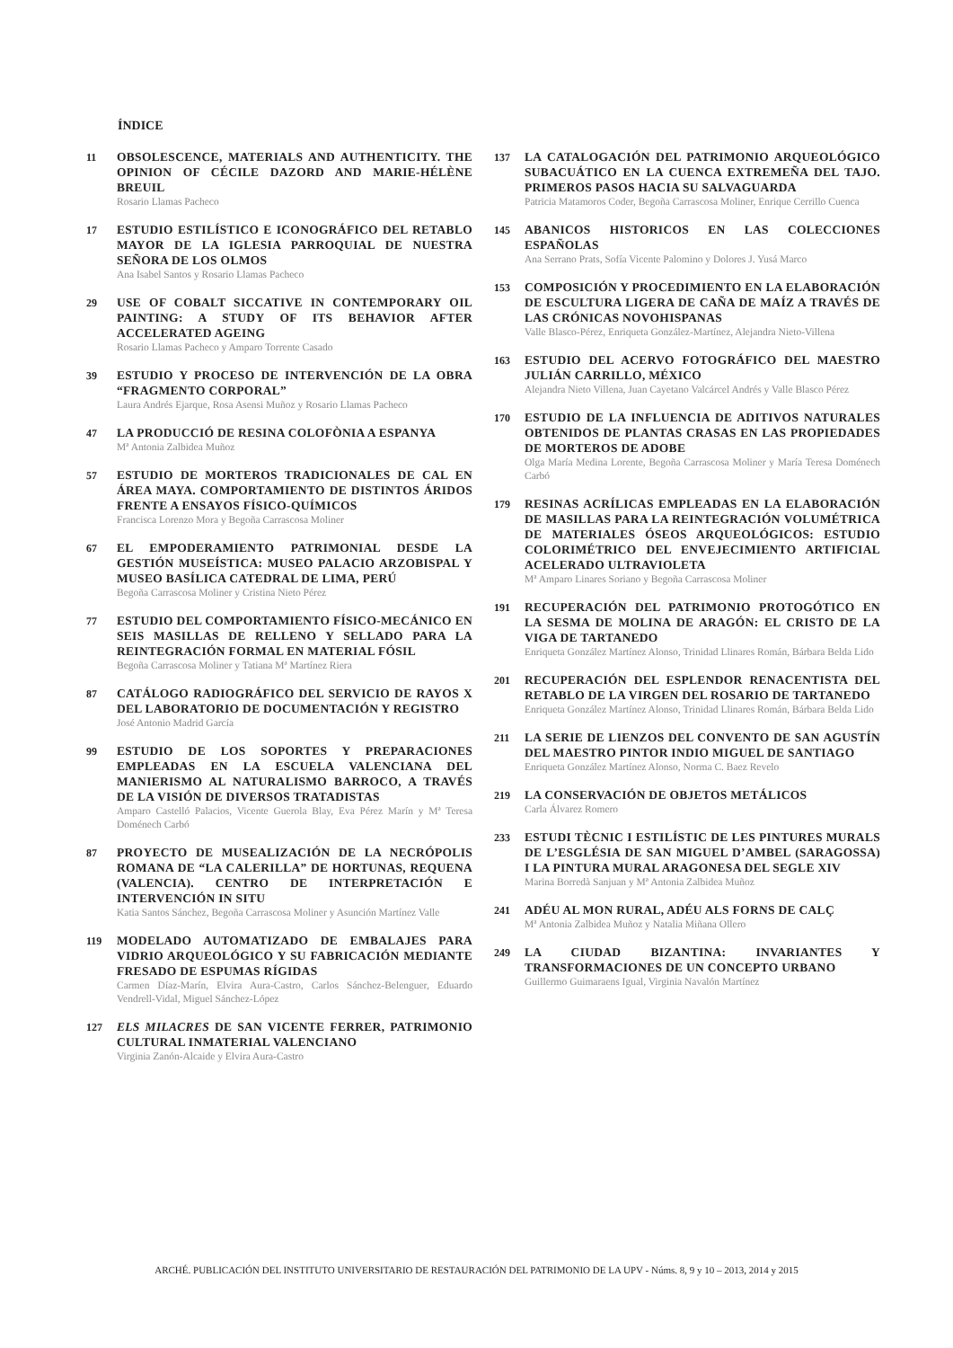ÍNDICE
11
OBSOLESCENCE, MATERIALS AND AUTHENTICITY. THE OPINION OF CÉCILE DAZORD AND MARIE-HÉLÈNE BREUIL
Rosario Llamas Pacheco
17
ESTUDIO ESTILÍSTICO E ICONOGRÁFICO DEL RETABLO MAYOR DE LA IGLESIA PARROQUIAL DE NUESTRA SEÑORA DE LOS OLMOS
Ana Isabel Santos y Rosario Llamas Pacheco
29
USE OF COBALT SICCATIVE IN CONTEMPORARY OIL PAINTING: A STUDY OF ITS BEHAVIOR AFTER ACCELERATED AGEING
Rosario Llamas Pacheco y Amparo Torrente Casado
39
ESTUDIO Y PROCESO DE INTERVENCIÓN DE LA OBRA “FRAGMENTO CORPORAL”
Laura Andrés Ejarque, Rosa Asensi Muñoz y Rosario Llamas Pacheco
47
LA PRODUCCIÓ DE RESINA COLOFÒNIA A ESPANYA
Mª Antonia Zalbidea Muñoz
57
ESTUDIO DE MORTEROS TRADICIONALES DE CAL EN ÁREA MAYA. COMPORTAMIENTO DE DISTINTOS ÁRIDOS FRENTE A ENSAYOS FÍSICO-QUÍMICOS
Francisca Lorenzo Mora y Begoña Carrascosa Moliner
67
EL EMPODERAMIENTO PATRIMONIAL DESDE LA GESTIÓN MUSEÍSTICA: MUSEO PALACIO ARZOBISPAL Y MUSEO BASÍLICA CATEDRAL DE LIMA, PERÚ
Begoña Carrascosa Moliner y Cristina Nieto Pérez
77
ESTUDIO DEL COMPORTAMIENTO FÍSICO-MECÁNICO EN SEIS MASILLAS DE RELLENO Y SELLADO PARA LA REINTEGRACIÓN FORMAL EN MATERIAL FÓSIL
Begoña Carrascosa Moliner y Tatiana Mª Martínez Riera
87
CATÁLOGO RADIOGRÁFICO DEL SERVICIO DE RAYOS X DEL LABORATORIO DE DOCUMENTACIÓN Y REGISTRO
José Antonio Madrid García
99
ESTUDIO DE LOS SOPORTES Y PREPARACIONES EMPLEADAS EN LA ESCUELA VALENCIANA DEL MANIERISMO AL NATURALISMO BARROCO, A TRAVÉS DE LA VISIÓN DE DIVERSOS TRATADISTAS
Amparo Castelló Palacios, Vicente Guerola Blay, Eva Pérez Marín y Mª Teresa Doménech Carbó
87
PROYECTO DE MUSEALIZACIÓN DE LA NECRÓPOLIS ROMANA DE “LA CALERILLA” DE HORTUNAS, REQUENA (VALENCIA). CENTRO DE INTERPRETACIÓN E INTERVENCIÓN IN SITU
Katia Santos Sánchez, Begoña Carrascosa Moliner y Asunción Martínez Valle
119
MODELADO AUTOMATIZADO DE EMBALAJES PARA VIDRIO ARQUEOLÓGICO Y SU FABRICACIÓN MEDIANTE FRESADO DE ESPUMAS RÍGIDAS
Carmen Díaz-Marín, Elvira Aura-Castro, Carlos Sánchez-Belenguer, Eduardo Vendrell-Vidal, Miguel Sánchez-López
127
ELS MILACRES DE SAN VICENTE FERRER, PATRIMONIO CULTURAL INMATERIAL VALENCIANO
Virginia Zanón-Alcaide y Elvira Aura-Castro
137
LA CATALOGACIÓN DEL PATRIMONIO ARQUEOLÓGICO SUBACUÁTICO EN LA CUENCA EXTREMEÑA DEL TAJO. PRIMEROS PASOS HACIA SU SALVAGUARDA
Patricia Matamoros Coder, Begoña Carrascosa Moliner, Enrique Cerrillo Cuenca
145
ABANICOS HISTORICOS EN LAS COLECCIONES ESPAÑOLAS
Ana Serrano Prats, Sofía Vicente Palomino y Dolores J. Yusá Marco
153
COMPOSICIÓN Y PROCEDIMIENTO EN LA ELABORACIÓN DE ESCULTURA LIGERA DE CAÑA DE MAÍZ A TRAVÉS DE LAS CRÓNICAS NOVOHISPANAS
Valle Blasco-Pérez, Enriqueta González-Martínez, Alejandra Nieto-Villena
163
ESTUDIO DEL ACERVO FOTOGRÁFICO DEL MAESTRO JULIÁN CARRILLO, MÉXICO
Alejandra Nieto Villena, Juan Cayetano Valcárcel Andrés y Valle Blasco Pérez
170
ESTUDIO DE LA INFLUENCIA DE ADITIVOS NATURALES OBTENIDOS DE PLANTAS CRASAS EN LAS PROPIEDADES DE MORTEROS DE ADOBE
Olga María Medina Lorente, Begoña Carrascosa Moliner y María Teresa Doménech Carbó
179
RESINAS ACRÍLICAS EMPLEADAS EN LA ELABORACIÓN DE MASILLAS PARA LA REINTEGRACIÓN VOLUMÉTRICA DE MATERIALES ÓSEOS ARQUEOLÓGICOS: ESTUDIO COLORIMÉTRICO DEL ENVEJECIMIENTO ARTIFICIAL ACELERADO ULTRAVIOLETA
Mª Amparo Linares Soriano y Begoña Carrascosa Moliner
191
RECUPERACIÓN DEL PATRIMONIO PROTOGÓTICO EN LA SESMA DE MOLINA DE ARAGÓN: EL CRISTO DE LA VIGA DE TARTANEDO
Enriqueta González Martínez Alonso, Trinidad Llinares Román, Bárbara Belda Lido
201
RECUPERACIÓN DEL ESPLENDOR RENACENTISTA DEL RETABLO DE LA VIRGEN DEL ROSARIO DE TARTANEDO
Enriqueta González Martínez Alonso, Trinidad Llinares Román, Bárbara Belda Lido
211
LA SERIE DE LIENZOS DEL CONVENTO DE SAN AGUSTÍN DEL MAESTRO PINTOR INDIO MIGUEL DE SANTIAGO
Enriqueta González Martínez Alonso, Norma C. Baez Revelo
219
LA CONSERVACIÓN DE OBJETOS METÁLICOS
Carla Álvarez Romero
233
ESTUDI TÈCNIC I ESTILÍSTIC DE LES PINTURES MURALS DE L’ESGLÉSIA DE SAN MIGUEL D’AMBEL (SARAGOSSA) I LA PINTURA MURAL ARAGONESA DEL SEGLE XIV
Marina Borredà Sanjuan y Mª Antonia Zalbidea Muñoz
241
ADÉU AL MON RURAL, ADÉU ALS FORNS DE CALÇ
Mª Antonia Zalbidea Muñoz y Natalia Miñana Ollero
249
LA CIUDAD BIZANTINA: INVARIANTES Y TRANSFORMACIONES DE UN CONCEPTO URBANO
Guillermo Guimaraens Igual, Virginia Navalón Martínez
ARCHÉ. PUBLICACIÓN DEL INSTITUTO UNIVERSITARIO DE RESTAURACIÓN DEL PATRIMONIO DE LA UPV - Núms. 8, 9 y 10 – 2013, 2014 y 2015